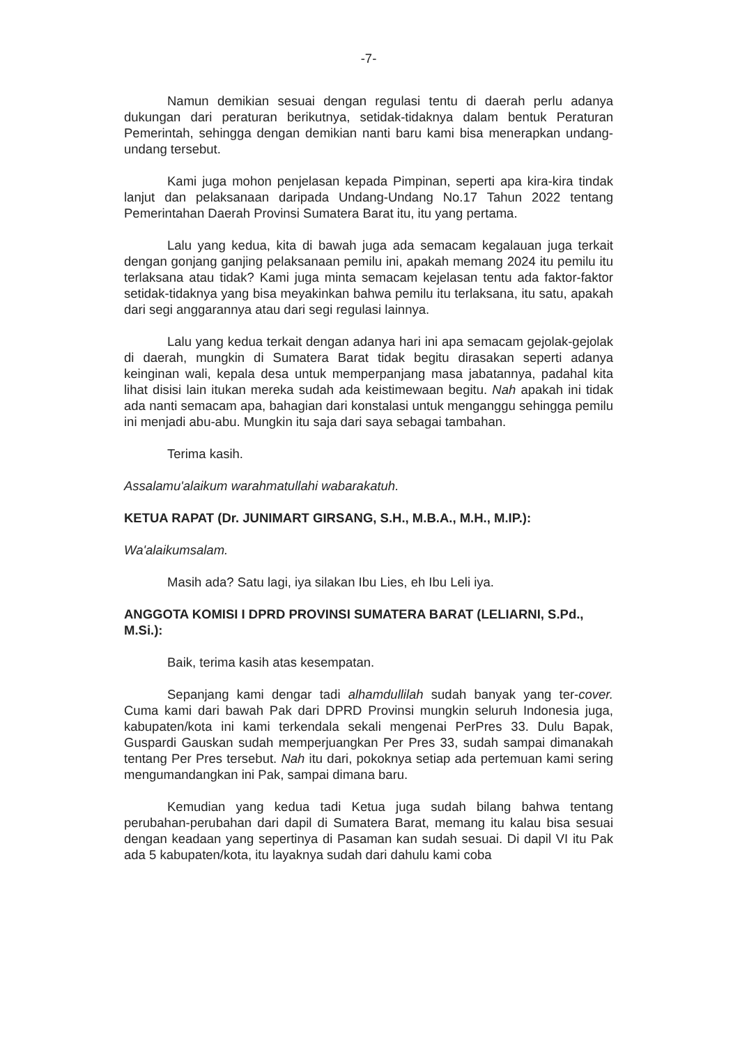-7-
Namun demikian sesuai dengan regulasi tentu di daerah perlu adanya dukungan dari peraturan berikutnya, setidak-tidaknya dalam bentuk Peraturan Pemerintah, sehingga dengan demikian nanti baru kami bisa menerapkan undang-undang tersebut.
Kami juga mohon penjelasan kepada Pimpinan, seperti apa kira-kira tindak lanjut dan pelaksanaan daripada Undang-Undang No.17 Tahun 2022 tentang Pemerintahan Daerah Provinsi Sumatera Barat itu, itu yang pertama.
Lalu yang kedua, kita di bawah juga ada semacam kegalauan juga terkait dengan gonjang ganjing pelaksanaan pemilu ini, apakah memang 2024 itu pemilu itu terlaksana atau tidak? Kami juga minta semacam kejelasan tentu ada faktor-faktor setidak-tidaknya yang bisa meyakinkan bahwa pemilu itu terlaksana, itu satu, apakah dari segi anggarannya atau dari segi regulasi lainnya.
Lalu yang kedua terkait dengan adanya hari ini apa semacam gejolak-gejolak di daerah, mungkin di Sumatera Barat tidak begitu dirasakan seperti adanya keinginan wali, kepala desa untuk memperpanjang masa jabatannya, padahal kita lihat disisi lain itukan mereka sudah ada keistimewaan begitu. Nah apakah ini tidak ada nanti semacam apa, bahagian dari konstalasi untuk menganggu sehingga pemilu ini menjadi abu-abu. Mungkin itu saja dari saya sebagai tambahan.
Terima kasih.
Assalamu'alaikum warahmatullahi wabarakatuh.
KETUA RAPAT (Dr. JUNIMART GIRSANG, S.H., M.B.A., M.H., M.IP.):
Wa'alaikumsalam.
Masih ada? Satu lagi, iya silakan Ibu Lies, eh Ibu Leli iya.
ANGGOTA KOMISI I DPRD PROVINSI SUMATERA BARAT (LELIARNI, S.Pd., M.Si.):
Baik, terima kasih atas kesempatan.
Sepanjang kami dengar tadi alhamdullilah sudah banyak yang ter-cover. Cuma kami dari bawah Pak dari DPRD Provinsi mungkin seluruh Indonesia juga, kabupaten/kota ini kami terkendala sekali mengenai PerPres 33. Dulu Bapak, Guspardi Gauskan sudah memperjuangkan Per Pres 33, sudah sampai dimanakah tentang Per Pres tersebut. Nah itu dari, pokoknya setiap ada pertemuan kami sering mengumandangkan ini Pak, sampai dimana baru.
Kemudian yang kedua tadi Ketua juga sudah bilang bahwa tentang perubahan-perubahan dari dapil di Sumatera Barat, memang itu kalau bisa sesuai dengan keadaan yang sepertinya di Pasaman kan sudah sesuai. Di dapil VI itu Pak ada 5 kabupaten/kota, itu layaknya sudah dari dahulu kami coba